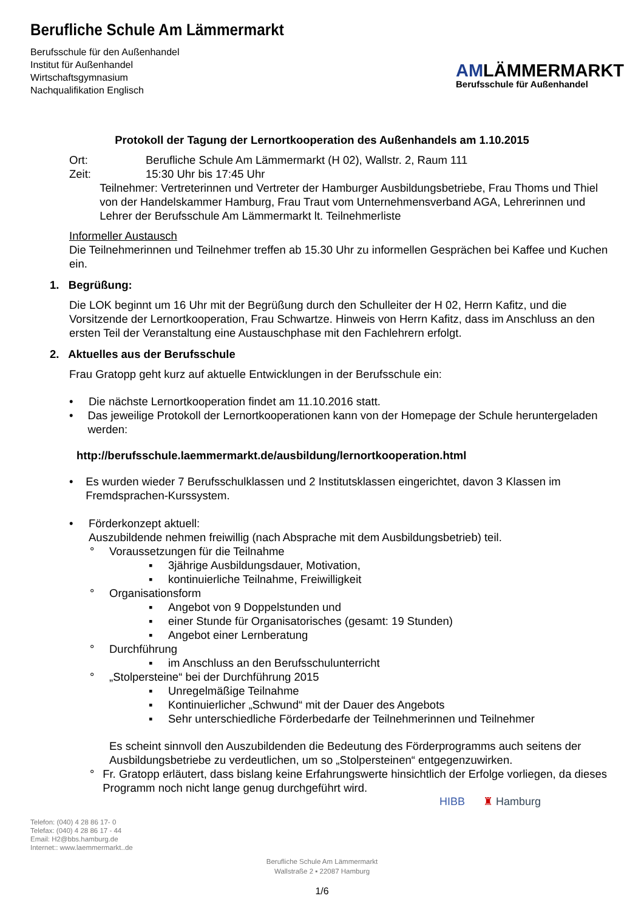Berufliche Schule Am Lämmermarkt
Berufsschule für den Außenhandel
Institut für Außenhandel
Wirtschaftsgymnasium
Nachqualifikation Englisch
AMLÄMMERMARKT
Berufsschule für Außenhandel
Protokoll der Tagung der Lernortkooperation des Außenhandels am 1.10.2015
Ort: Berufliche Schule Am Lämmermarkt (H 02), Wallstr. 2, Raum 111
Zeit: 15:30 Uhr bis 17:45 Uhr
Teilnehmer: Vertreterinnen und Vertreter der Hamburger Ausbildungsbetriebe, Frau Thoms und Thiel von der Handelskammer Hamburg, Frau Traut vom Unternehmensverband AGA, Lehrerinnen und Lehrer der Berufsschule Am Lämmermarkt lt. Teilnehmerliste
Informeller Austausch
Die Teilnehmerinnen und Teilnehmer treffen ab 15.30 Uhr zu informellen Gesprächen bei Kaffee und Kuchen ein.
1. Begrüßung:
Die LOK beginnt um 16 Uhr mit der Begrüßung durch den Schulleiter der H 02, Herrn Kafitz, und die Vorsitzende der Lernortkooperation, Frau Schwartze. Hinweis von Herrn Kafitz, dass im Anschluss an den ersten Teil der Veranstaltung eine Austauschphase mit den Fachlehrern erfolgt.
2. Aktuelles aus der Berufsschule
Frau Gratopp geht kurz auf aktuelle Entwicklungen in der Berufsschule ein:
• Die nächste Lernortkooperation findet am 11.10.2016 statt.
• Das jeweilige Protokoll der Lernortkooperationen kann von der Homepage der Schule heruntergeladen werden:
http://berufsschule.laemmermarkt.de/ausbildung/lernortkooperation.html
• Es wurden wieder 7 Berufsschulklassen und 2 Institutsklassen eingerichtet, davon 3 Klassen im Fremdsprachen-Kurssystem.
• Förderkonzept aktuell:
Auszubildende nehmen freiwillig (nach Absprache mit dem Ausbildungsbetrieb) teil.
° Voraussetzungen für die Teilnahme
▪ 3jährige Ausbildungsdauer, Motivation,
▪ kontinuierliche Teilnahme, Freiwilligkeit
° Organisationsform
▪ Angebot von 9 Doppelstunden und
▪ einer Stunde für Organisatorisches (gesamt: 19 Stunden)
▪ Angebot einer Lernberatung
° Durchführung
▪ im Anschluss an den Berufsschulunterricht
° „Stolpersteine“ bei der Durchführung 2015
▪ Unregelmäßige Teilnahme
▪ Kontinuierlicher „Schwund“ mit der Dauer des Angebots
▪ Sehr unterschiedliche Förderbedarfe der Teilnehmerinnen und Teilnehmer
Es scheint sinnvoll den Auszubildenden die Bedeutung des Förderprogramms auch seitens der Ausbildungsbetriebe zu verdeutlichen, um so „Stolpersteinen“ entgegenzuwirken.
° Fr. Gratopp erläutert, dass bislang keine Erfahrungswerte hinsichtlich der Erfolge vorliegen, da dieses Programm noch nicht lange genug durchgeführt wird.
HIBB ♜ Hamburg
Telefon: (040) 4 28 86 17- 0
Telefax: (040) 4 28 86 17 - 44
Email: H2@bbs.hamburg.de
Internet:: www.laemmermarkt..de
Berufliche Schule Am Lämmermarkt
Wallstraße 2 ▪ 22087 Hamburg
1/6